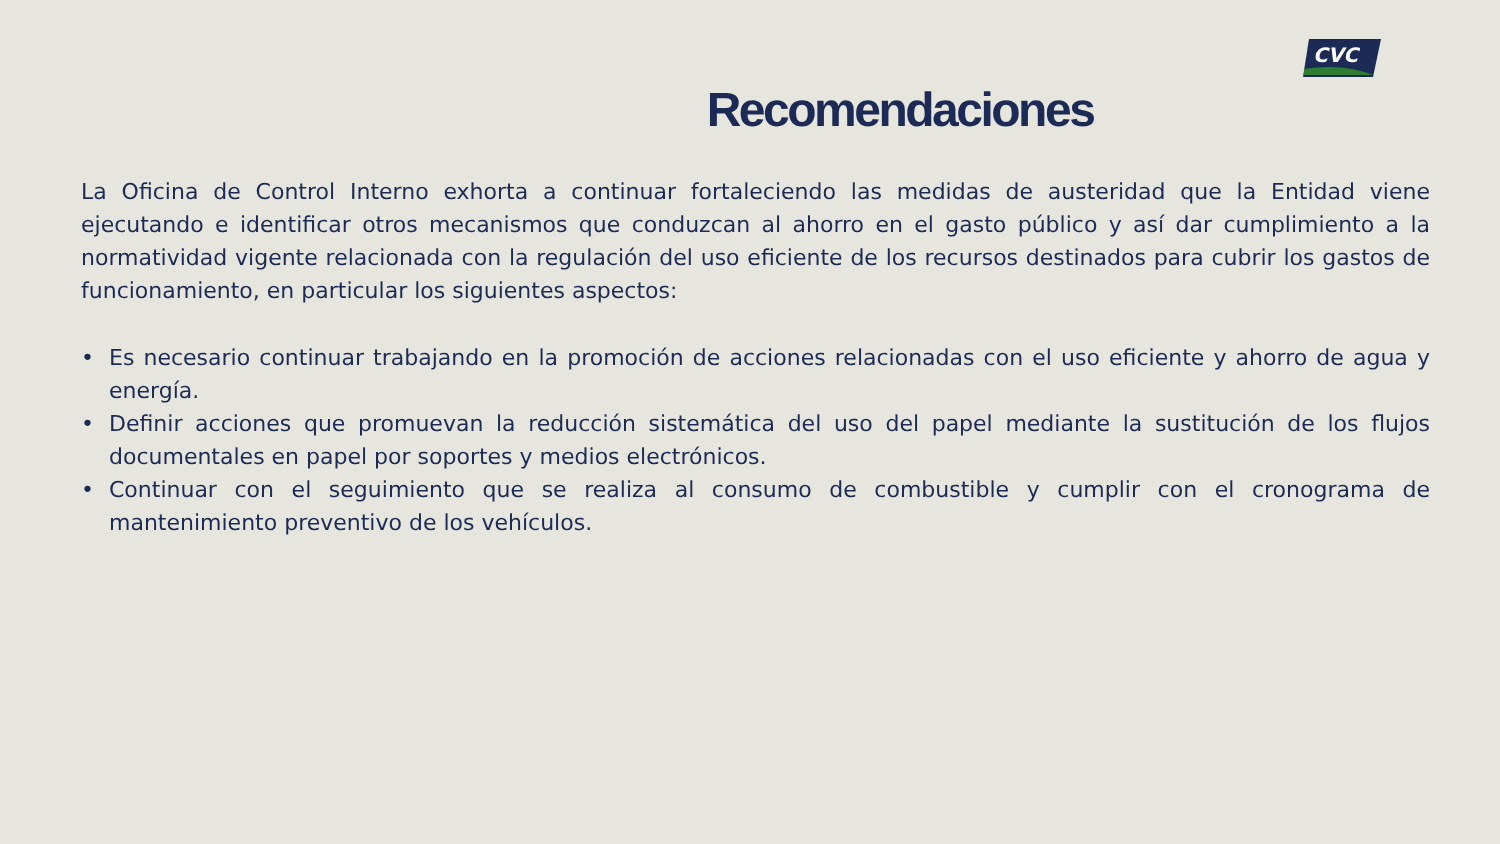CVC
Recomendaciones
La Oficina de Control Interno exhorta a continuar fortaleciendo las medidas de austeridad que la Entidad viene ejecutando e identificar otros mecanismos que conduzcan al ahorro en el gasto público y así dar cumplimiento a la normatividad vigente relacionada con la regulación del uso eficiente de los recursos destinados para cubrir los gastos de funcionamiento, en particular los siguientes aspectos:
• Es necesario continuar trabajando en la promoción de acciones relacionadas con el uso eficiente y ahorro de agua y energía.
• Definir acciones que promuevan la reducción sistemática del uso del papel mediante la sustitución de los flujos documentales en papel por soportes y medios electrónicos.
• Continuar con el seguimiento que se realiza al consumo de combustible y cumplir con el cronograma de mantenimiento preventivo de los vehículos.